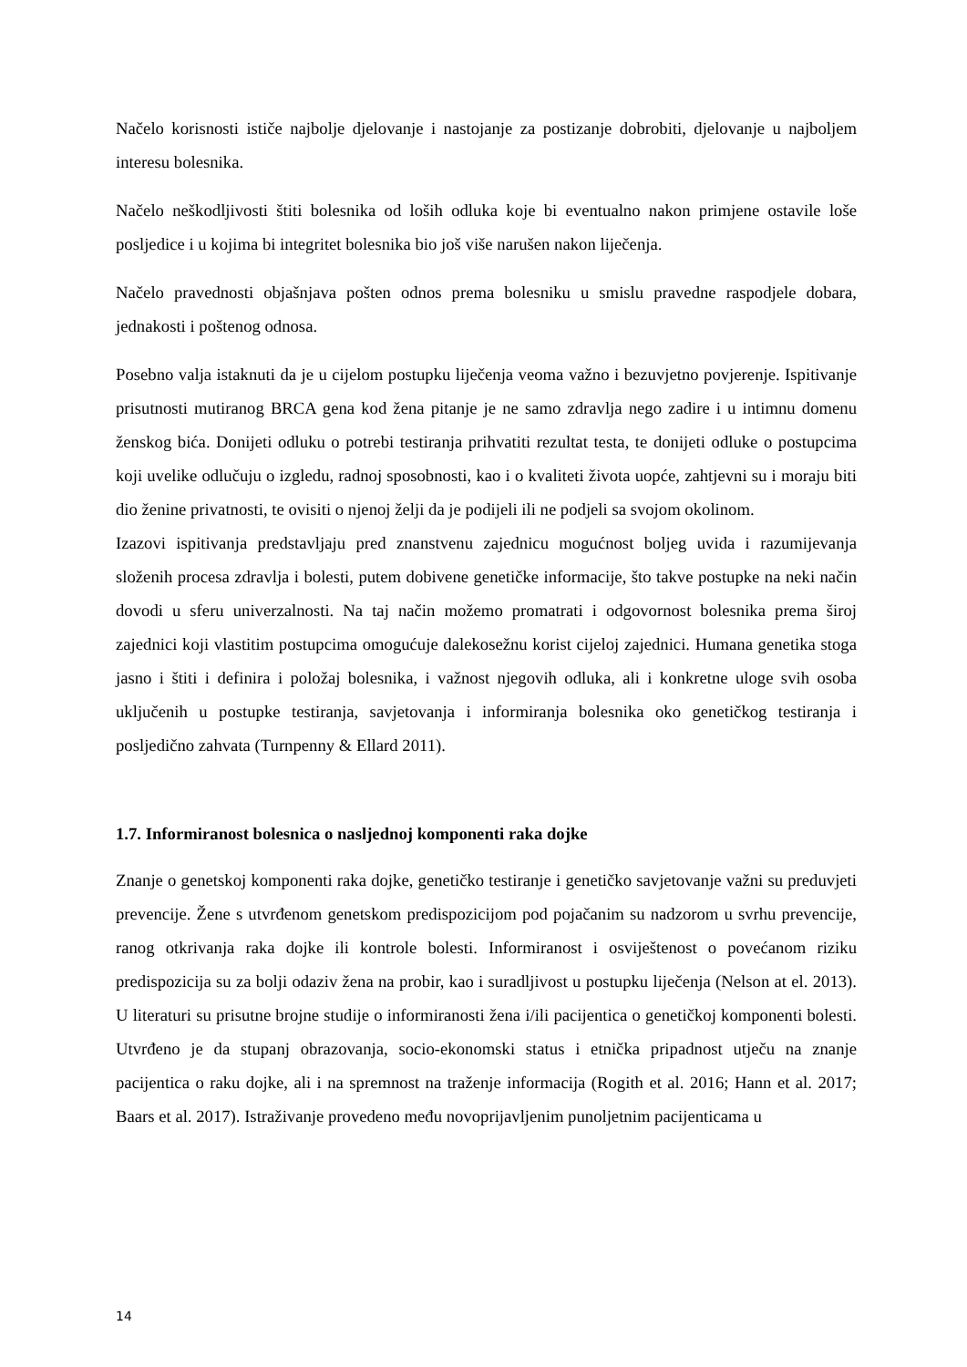Načelo korisnosti ističe najbolje djelovanje i nastojanje za postizanje dobrobiti, djelovanje u najboljem interesu bolesnika.
Načelo neškodljivosti štiti bolesnika od loših odluka koje bi eventualno nakon primjene ostavile loše posljedice i u kojima bi integritet bolesnika bio još više narušen nakon liječenja.
Načelo pravednosti objašnjava pošten odnos prema bolesniku u smislu pravedne raspodjele dobara, jednakosti i poštenog odnosa.
Posebno valja istaknuti da je u cijelom postupku liječenja veoma važno i bezuvjetno povjerenje. Ispitivanje prisutnosti mutiranog BRCA gena kod žena pitanje je ne samo zdravlja nego zadire i u intimnu domenu ženskog bića. Donijeti odluku o potrebi testiranja prihvatiti rezultat testa, te donijeti odluke o postupcima koji uvelike odlučuju o izgledu, radnoj sposobnosti, kao i o kvaliteti života uopće, zahtjevni su i moraju biti dio ženine privatnosti, te ovisiti o njenoj želji da je podijeli ili ne podjeli sa svojom okolinom.
Izazovi ispitivanja predstavljaju pred znanstvenu zajednicu mogućnost boljeg uvida i razumijevanja složenih procesa zdravlja i bolesti, putem dobivene genetičke informacije, što takve postupke na neki način dovodi u sferu univerzalnosti. Na taj način možemo promatrati i odgovornost bolesnika prema široj zajednici koji vlastitim postupcima omogućuje dalekosežnu korist cijeloj zajednici. Humana genetika stoga jasno i štiti i definira i položaj bolesnika, i važnost njegovih odluka, ali i konkretne uloge svih osoba uključenih u postupke testiranja, savjetovanja i informiranja bolesnika oko genetičkog testiranja i posljedično zahvata (Turnpenny & Ellard 2011).
1.7. Informiranost bolesnica o nasljednoj komponenti raka dojke
Znanje o genetskoj komponenti raka dojke, genetičko testiranje i genetičko savjetovanje važni su preduvjeti prevencije. Žene s utvrđenom genetskom predispozicijom pod pojačanim su nadzorom u svrhu prevencije, ranog otkrivanja raka dojke ili kontrole bolesti. Informiranost i osviještenost o povećanom riziku predispozicija su za bolji odaziv žena na probir, kao i suradljivost u postupku liječenja (Nelson at el. 2013). U literaturi su prisutne brojne studije o informiranosti žena i/ili pacijentica o genetičkoj komponenti bolesti. Utvrđeno je da stupanj obrazovanja, socio-ekonomski status i etnička pripadnost utječu na znanje pacijentica o raku dojke, ali i na spremnost na traženje informacija (Rogith et al. 2016; Hann et al. 2017; Baars et al. 2017). Istraživanje provedeno među novoprijavljenim punoljetnim pacijenticama u
14